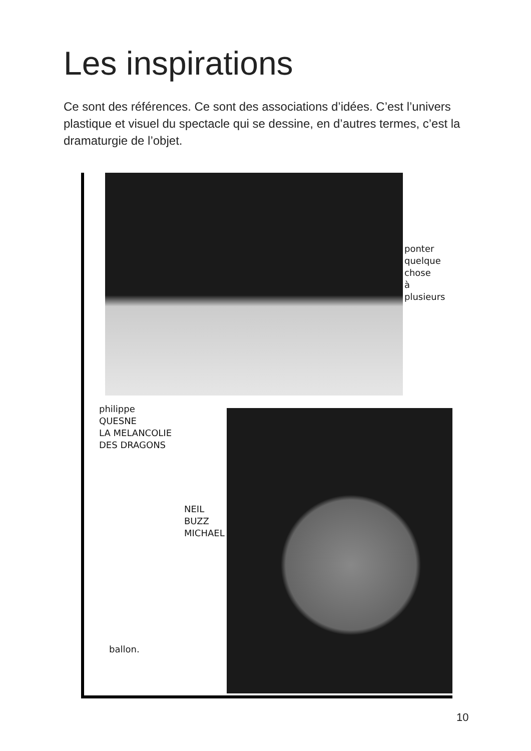Les inspirations
Ce sont des références. Ce sont des associations d’idées. C’est l’univers plastique et visuel du spectacle qui se dessine, en d’autres termes, c’est la dramaturgie de l’objet.
ponter
quelque
chose
à
plusieurs
philippe
QUESNE
LA MELANCOLIE
DES DRAGONS
NEIL
BUZZ
MICHAEL
ballon.
10